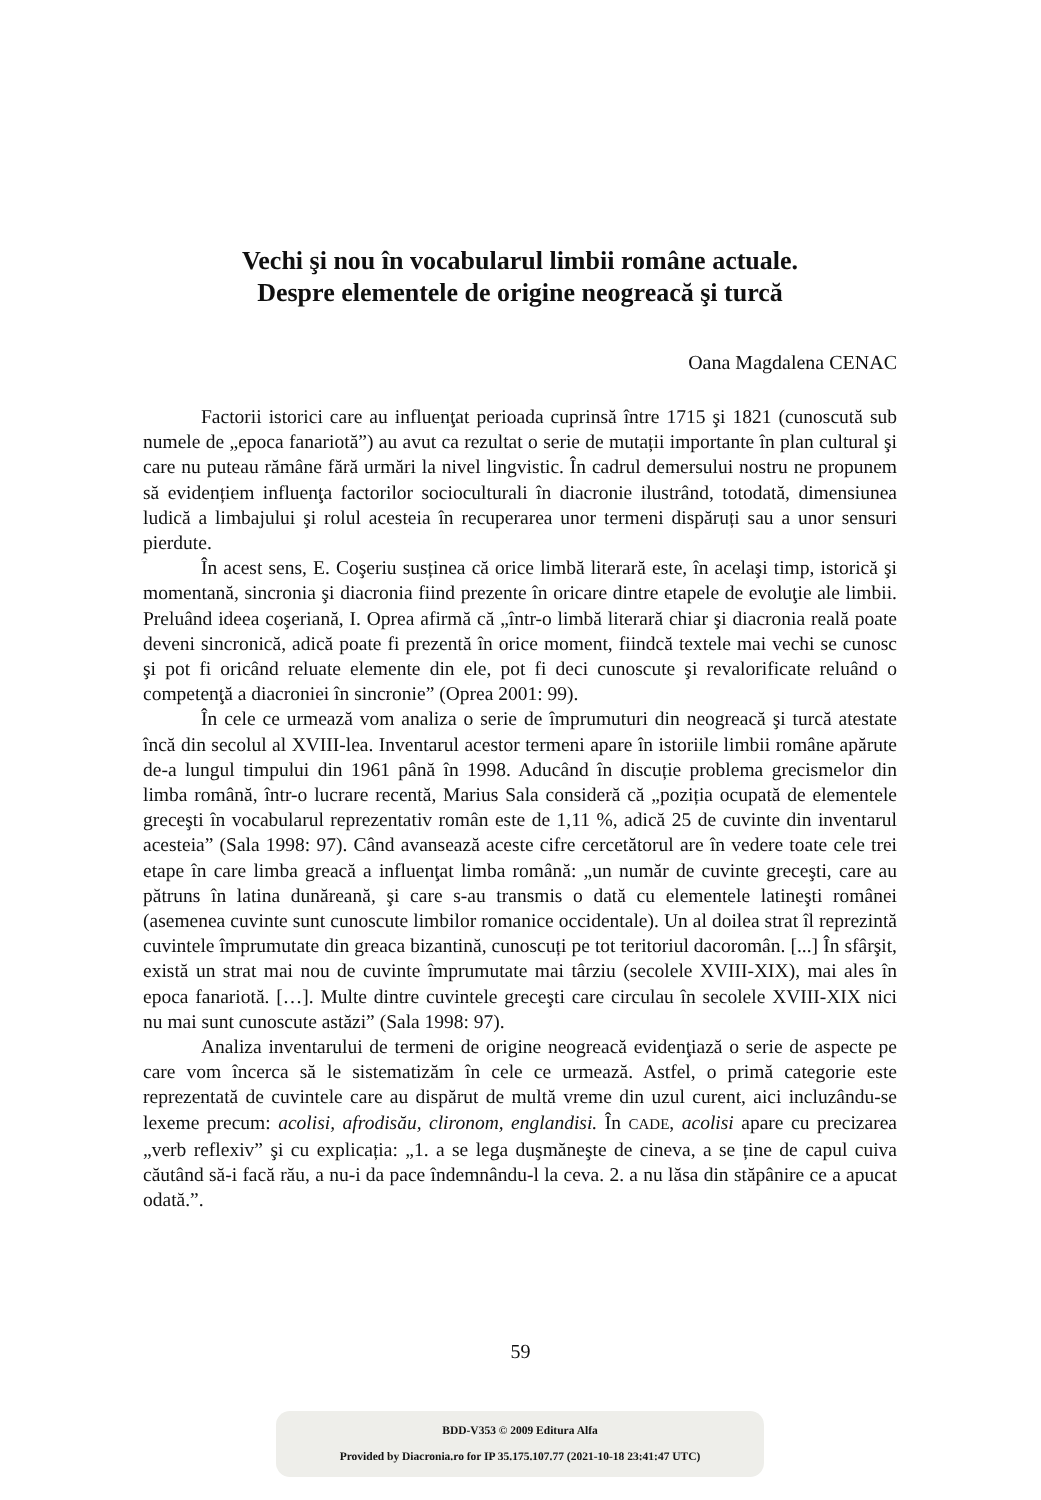Vechi şi nou în vocabularul limbii române actuale.
Despre elementele de origine neogreacă şi turcă
Oana Magdalena CENAC
Factorii istorici care au influenţat perioada cuprinsă între 1715 şi 1821 (cunoscută sub numele de „epoca fanariotă”) au avut ca rezultat o serie de mutații importante în plan cultural şi care nu puteau rămâne fără urmări la nivel lingvistic. În cadrul demersului nostru ne propunem să evidențiem influenţa factorilor socioculturali în diacronie ilustrând, totodată, dimensiunea ludică a limbajului şi rolul acesteia în recuperarea unor termeni dispăruți sau a unor sensuri pierdute.
În acest sens, E. Coşeriu susținea că orice limbă literară este, în acelaşi timp, istorică şi momentană, sincronia şi diacronia fiind prezente în oricare dintre etapele de evoluţie ale limbii. Preluând ideea coşeriană, I. Oprea afirmă că „într-o limbă literară chiar şi diacronia reală poate deveni sincronică, adică poate fi prezentă în orice moment, fiindcă textele mai vechi se cunosc şi pot fi oricând reluate elemente din ele, pot fi deci cunoscute şi revalorificate reluând o competenţă a diacroniei în sincronie” (Oprea 2001: 99).
În cele ce urmează vom analiza o serie de împrumuturi din neogreacă şi turcă atestate încă din secolul al XVIII-lea. Inventarul acestor termeni apare în istoriile limbii române apărute de-a lungul timpului din 1961 până în 1998. Aducând în discuție problema grecismelor din limba română, într-o lucrare recentă, Marius Sala consideră că „poziția ocupată de elementele greceşti în vocabularul reprezentativ român este de 1,11 %, adică 25 de cuvinte din inventarul acesteia” (Sala 1998: 97). Când avansează aceste cifre cercetătorul are în vedere toate cele trei etape în care limba greacă a influenţat limba română: „un număr de cuvinte greceşti, care au pătruns în latina dunăreană, şi care s-au transmis o dată cu elementele latineşti românei (asemenea cuvinte sunt cunoscute limbilor romanice occidentale). Un al doilea strat îl reprezintă cuvintele împrumutate din greaca bizantină, cunoscuți pe tot teritoriul dacoromân. [...] În sfârşit, există un strat mai nou de cuvinte împrumutate mai târziu (secolele XVIII-XIX), mai ales în epoca fanariotă. […]. Multe dintre cuvintele greceşti care circulau în secolele XVIII-XIX nici nu mai sunt cunoscute astăzi” (Sala 1998: 97).
Analiza inventarului de termeni de origine neogreacă evidenţiază o serie de aspecte pe care vom încerca să le sistematizăm în cele ce urmează. Astfel, o primă categorie este reprezentată de cuvintele care au dispărut de multă vreme din uzul curent, aici incluzându-se lexeme precum: acolisi, afrodisău, clironom, englandisi. În CADE, acolisi apare cu precizarea „verb reflexiv” şi cu explicația: „1. a se lega duşmăneşte de cineva, a se ține de capul cuiva căutând să-i facă rău, a nu-i da pace îndemnându-l la ceva. 2. a nu lăsa din stăpânire ce a apucat odată.”.
59
BDD-V353 © 2009 Editura Alfa
Provided by Diacronia.ro for IP 35.175.107.77 (2021-10-18 23:41:47 UTC)